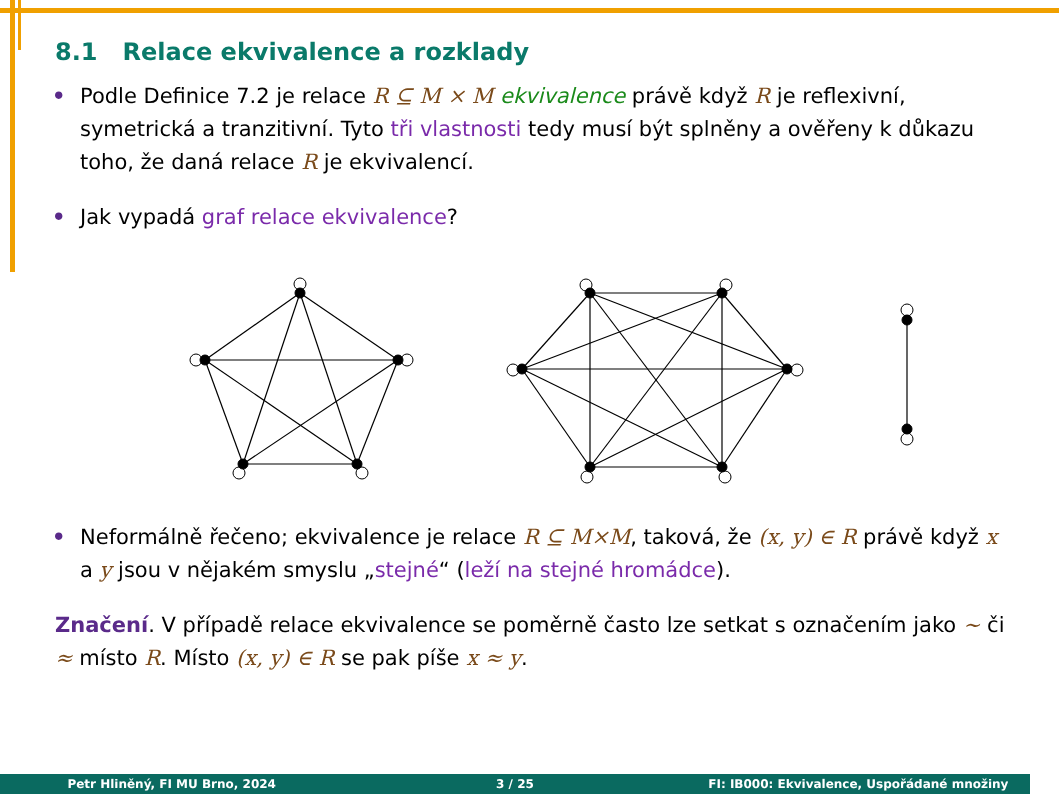8.1 Relace ekvivalence a rozklady
• Podle Definice 7.2 je relace R ⊆ M × M ekvivalence právě když R je reflexivní, symetrická a tranzitivní. Tyto tři vlastnosti tedy musí být splněny a ověřeny k důkazu toho, že daná relace R je ekvivalencí.
• Jak vypadá graf relace ekvivalence?
• Neformálně řečeno; ekvivalence je relace R ⊆ M×M, taková, že (x, y) ∈ R právě když x a y jsou v nějakém smyslu „stejné“ (leží na stejné hromádce).
Značení. V případě relace ekvivalence se poměrně často lze setkat s označením jako ∼ či ≈ místo R. Místo (x, y) ∈ R se pak píše x ≈ y.
Petr Hliněný, FI MU Brno, 2024 3 / 25 FI: IB000: Ekvivalence, Uspořádané množiny